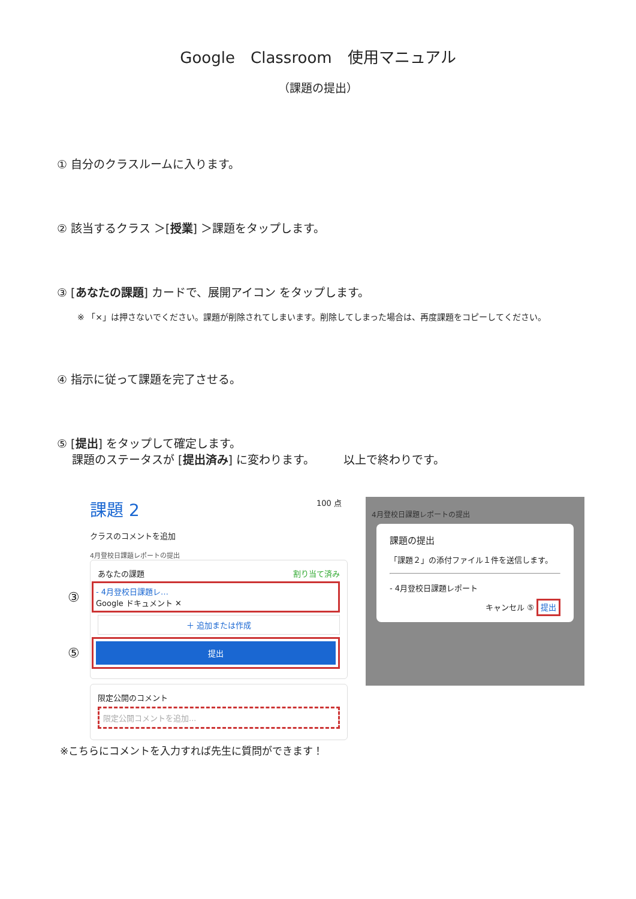Google　Classroom　使用マニュアル
（課題の提出）
① 自分のクラスルームに入ります。
② 該当するクラス ＞[授業] ＞課題をタップします。
③ [あなたの課題] カードで、展開アイコン をタップします。
※ 「×」は押さないでください。課題が削除されてしまいます。削除してしまった場合は、再度課題をコピーしてください。
④ 指示に従って課題を完了させる。
⑤ [提出] をタップして確定します。
　 課題のステータスが [提出済み] に変わります。　　　以上で終わりです。
課題 2 100 点
クラスのコメントを追加
4月登校日課題レポートの提出
あなたの課題 割り当て済み
③
- 4月登校日課題レ…
Google ドキュメント ✕
＋ 追加または作成
⑤
提出
限定公開のコメント
限定公開コメントを追加...
※こちらにコメントを入力すれば先生に質問ができます！
4月登校日課題レポートの提出
課題の提出
「課題２」の添付ファイル１件を送信します。
- 4月登校日課題レポート
キャンセル ⑤ 提出